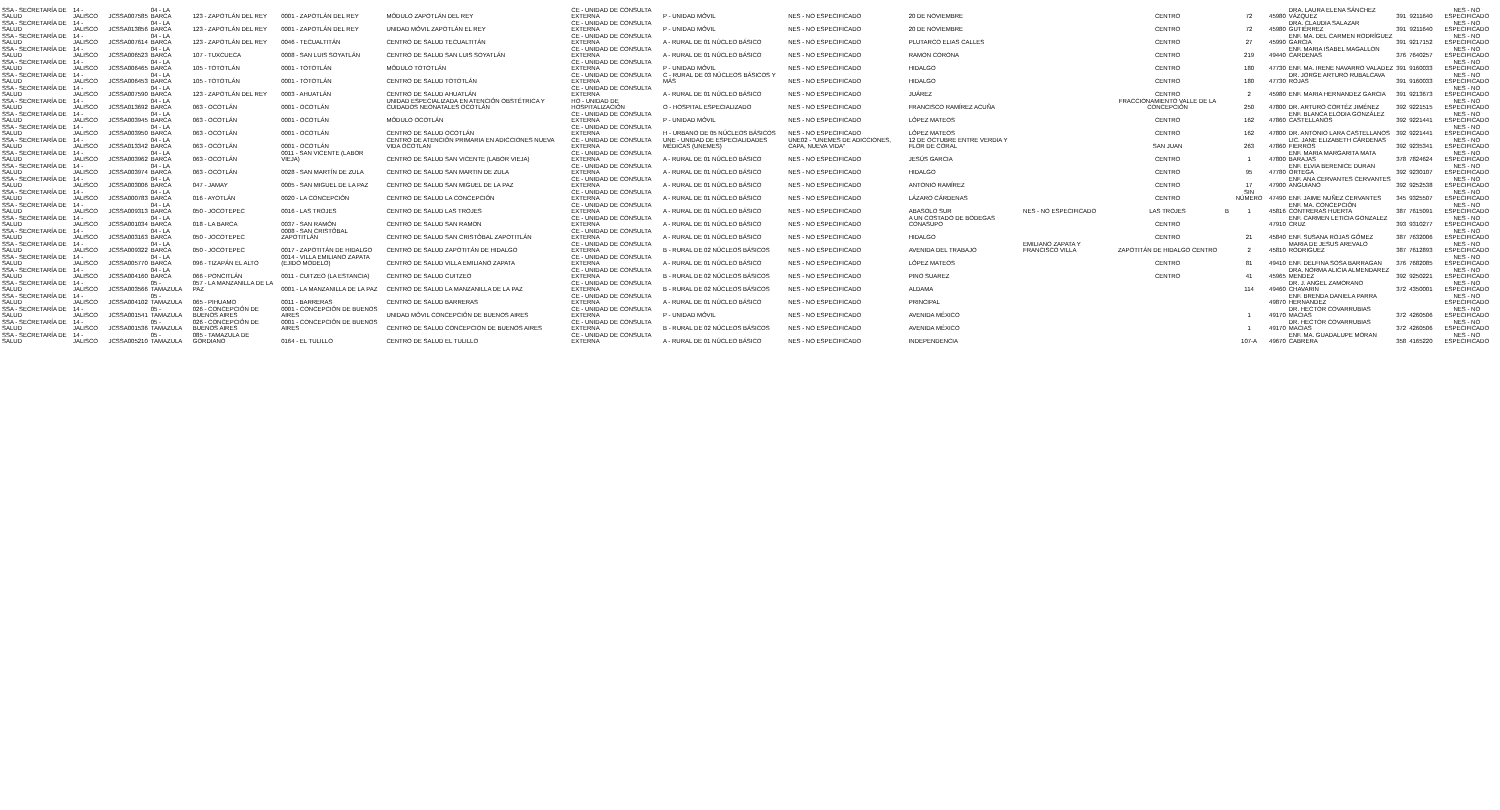| SSA - SECRETARÍA DE SALUD | 14 - JALISCO | JCSSA007585 | 04 - LA BARCA | 123 - ZAPOTLÁN DEL REY | 0001 - ZAPOTLÁN DEL REY | MÓDULO ZAPOTLÁN DEL REY | CE - UNIDAD DE CONSULTA EXTERNA | P - UNIDAD MÓVIL | NES - NO ESPECIFICADO | 20 DE NOVIEMBRE | | CENTRO | | 72 | 45980 | DRA. LAURA ELENA SÁNCHEZ VÁZQUEZ | 391 | 9211640 | NES - NO ESPECIFICADO |
| SSA - SECRETARÍA DE SALUD | 14 - JALISCO | JCSSA013856 | 04 - LA BARCA | 123 - ZAPOTLÁN DEL REY | 0001 - ZAPOTLÁN DEL REY | UNIDAD MÓVIL ZAPOTLÁN EL REY | CE - UNIDAD DE CONSULTA EXTERNA | P - UNIDAD MÓVIL | NES - NO ESPECIFICADO | 20 DE NOVIEMBRE | | CENTRO | | 72 | 45980 | DRA. CLAUDIA SALAZAR GUTIÉRREZ | 391 | 9211640 | NES - NO ESPECIFICADO |
| SSA - SECRETARÍA DE SALUD | 14 - JALISCO | JCSSA007614 | 04 - LA BARCA | 123 - ZAPOTLÁN DEL REY | 0046 - TECUALTITÁN | CENTRO DE SALUD TECUALTITÁN | CE - UNIDAD DE CONSULTA EXTERNA | A - RURAL DE 01 NÚCLEO BÁSICO | NES - NO ESPECIFICADO | PLUTARCO ELIAS CALLES | | CENTRO | | 27 | 45990 | ENF. MA. DEL CARMEN RODRÍGUEZ GARCIA | 391 | 9217152 | NES - NO ESPECIFICADO |
| SSA - SECRETARÍA DE SALUD | 14 - JALISCO | JCSSA006523 | 04 - LA BARCA | 107 - TUXCUECA | 0008 - SAN LUIS SOYATLÁN | CENTRO DE SALUD SAN LUIS SOYATLÁN | CE - UNIDAD DE CONSULTA EXTERNA | A - RURAL DE 01 NÚCLEO BÁSICO | NES - NO ESPECIFICADO | RAMON CORONA | | CENTRO | | 219 | 49440 | ENF. MARIA ISABEL MAGALLON CARDENAS | 376 | 7640257 | NES - NO ESPECIFICADO |
| SSA - SECRETARÍA DE SALUD | 14 - JALISCO | JCSSA006465 | 04 - LA BARCA | 105 - TOTOTLÁN | 0001 - TOTOTLÁN | MÓDULO TOTOTLÁN | CE - UNIDAD DE CONSULTA EXTERNA | P - UNIDAD MÓVIL | NES - NO ESPECIFICADO | HIDALGO | | CENTRO | | 180 | 47730 | ENF. MA. IRENE NAVARRO VALADEZ | 391 | 9160033 | NES - NO ESPECIFICADO |
| SSA - SECRETARÍA DE SALUD | 14 - JALISCO | JCSSA006453 | 04 - LA BARCA | 105 - TOTOTLÁN | 0001 - TOTOTLÁN | CENTRO DE SALUD TOTOTLÁN | CE - UNIDAD DE CONSULTA EXTERNA | C - RURAL DE 03 NÚCLEOS BÁSICOS Y MÁS | NES - NO ESPECIFICADO | HIDALGO | | CENTRO | | 180 | 47730 | DR. JORGE ARTURO RUBALCAVA ROJAS | 391 | 9160033 | NES - NO ESPECIFICADO |
| SSA - SECRETARÍA DE SALUD | 14 - JALISCO | JCSSA007590 | 04 - LA BARCA | 123 - ZAPOTLÁN DEL REY | 0003 - AHUATLÁN | CENTRO DE SALUD AHUATLÁN | CE - UNIDAD DE CONSULTA EXTERNA | A - RURAL DE 01 NÚCLEO BÁSICO | NES - NO ESPECIFICADO | JUÁREZ | | CENTRO | | 2 | 45980 | ENF. MARIA HERNANDEZ GARCIA | 391 | 9213673 | NES - NO ESPECIFICADO |
| SSA - SECRETARÍA DE SALUD | 14 - JALISCO | JCSSA013692 | 04 - LA BARCA | 063 - OCOTLÁN | 0001 - OCOTLÁN | UNIDAD ESPECIALIZADA EN ATENCIÓN OBSTÉTRICA Y CUIDADOS NEONATALES OCOTLÁN | HO - UNIDAD DE HOSPITALIZACIÓN | O - HOSPITAL ESPECIALIZADO | NES - NO ESPECIFICADO | FRANCISCO RAMÍREZ ACUÑA | | FRACCIONAMIENTO VALLE DE LA CONCEPCIÓN | | 250 | 47800 | DR. ARTURO CORTÉZ JIMÉNEZ | 392 | 9221515 | NES - NO ESPECIFICADO |
| SSA - SECRETARÍA DE SALUD | 14 - JALISCO | JCSSA003945 | 04 - LA BARCA | 063 - OCOTLÁN | 0001 - OCOTLÁN | MÓDULO OCOTLÁN | CE - UNIDAD DE CONSULTA EXTERNA | P - UNIDAD MÓVIL | NES - NO ESPECIFICADO | LÓPEZ MATEOS | | CENTRO | | 162 | 47860 | ENF. BLANCA ELODIA GONZÁLEZ CASTELLANOS | 392 | 9221441 | NES - NO ESPECIFICADO |
| SSA - SECRETARÍA DE SALUD | 14 - JALISCO | JCSSA003950 | 04 - LA BARCA | 063 - OCOTLÁN | 0001 - OCOTLÁN | CENTRO DE SALUD OCOTLÁN | CE - UNIDAD DE CONSULTA EXTERNA | H - URBANO DE 05 NÚCLEOS BÁSICOS | NES - NO ESPECIFICADO | LÓPEZ MATEOS | | CENTRO | | 162 | 47800 | DR. ANTONIO LARA CASTELLANOS | 392 | 9221441 | NES - NO ESPECIFICADO |
| SSA - SECRETARÍA DE SALUD | 14 - JALISCO | JCSSA013342 | 04 - LA BARCA | 063 - OCOTLÁN | 0001 - OCOTLÁN | CENTRO DE ATENCIÓN PRIMARIA EN ADICCIONES NUEVA VIDA OCOTLAN | CE - UNIDAD DE CONSULTA EXTERNA | UNE - UNIDAD DE ESPECIALIDADES MÉDICAS (UNEMES) | UNE02 - "UNEMES DE ADICCIONES, CAPA, NUEVA VIDA" | 12 DE OCTUBRE ENTRE VERDIA Y FLOR DE CORAL | | SAN JUAN | | 263 | 47860 | LIC. JANE ELIZABETH CÁRDENAS FIERROS | 392 | 9235341 | NES - NO ESPECIFICADO |
| SSA - SECRETARÍA DE SALUD | 14 - JALISCO | JCSSA003962 | 04 - LA BARCA | 063 - OCOTLÁN | 0011 - SAN VICENTE (LABOR VIEJA) | CENTRO DE SALUD SAN VICENTE (LABOR VIEJA) | CE - UNIDAD DE CONSULTA EXTERNA | A - RURAL DE 01 NÚCLEO BÁSICO | NES - NO ESPECIFICADO | JESÚS GARCIA | | CENTRO | | 1 | 47800 | ENF. MARIA MARGARITA MATA BARAJAS | 378 | 7824624 | NES - NO ESPECIFICADO |
| SSA - SECRETARÍA DE SALUD | 14 - JALISCO | JCSSA003974 | 04 - LA BARCA | 063 - OCOTLÁN | 0028 - SAN MARTÍN DE ZULA | CENTRO DE SALUD SAN MARTIN DE ZULA | CE - UNIDAD DE CONSULTA EXTERNA | A - RURAL DE 01 NÚCLEO BÁSICO | NES - NO ESPECIFICADO | HIDALGO | | CENTRO | | 95 | 47780 | ENF. ELVIA BERENICE DURAN ORTEGA | 392 | 9230107 | NES - NO ESPECIFICADO |
| SSA - SECRETARÍA DE SALUD | 14 - JALISCO | JCSSA003006 | 04 - LA BARCA | 047 - JAMAY | 0005 - SAN MIGUEL DE LA PAZ | CENTRO DE SALUD SAN MIGUEL DE LA PAZ | CE - UNIDAD DE CONSULTA EXTERNA | A - RURAL DE 01 NÚCLEO BÁSICO | NES - NO ESPECIFICADO | ANTONIO RAMÍREZ | | CENTRO | | 17 | 47900 | ENF. ANA CERVANTES CERVANTES ANGUIANO | 392 | 9252538 | NES - NO ESPECIFICADO |
| SSA - SECRETARÍA DE SALUD | 14 - JALISCO | JCSSA000783 | 04 - LA BARCA | 016 - AYOTLÁN | 0020 - LA CONCEPCIÓN | CENTRO DE SALUD LA CONCEPCIÓN | CE - UNIDAD DE CONSULTA EXTERNA | A - RURAL DE 01 NÚCLEO BÁSICO | NES - NO ESPECIFICADO | LÁZARO CÁRDENAS | | CENTRO | | SIN NÚMERO | 47490 | ENF. JAIME NUÑEZ CERVANTES | 345 | 9325507 | NES - NO ESPECIFICADO |
| SSA - SECRETARÍA DE SALUD | 14 - JALISCO | JCSSA009313 | 04 - LA BARCA | 050 - JOCOTEPEC | 0016 - LAS TROJES | CENTRO DE SALUD LAS TROJES | CE - UNIDAD DE CONSULTA EXTERNA | A - RURAL DE 01 NÚCLEO BÁSICO | NES - NO ESPECIFICADO | ABASOLO SUR | NES - NO ESPECIFICADO | LAS TROJES | B | 1 | 45816 | ENF. MA. CONCEPCIÓN CONTRERAS HUERTA | 387 | 7615091 | NES - NO ESPECIFICADO |
| SSA - SECRETARÍA DE SALUD | 14 - JALISCO | JCSSA001034 | 04 - LA BARCA | 018 - LA BARCA | 0037 - SAN RAMÓN | CENTRO DE SALUD SAN RAMON | CE - UNIDAD DE CONSULTA EXTERNA | A - RURAL DE 01 NÚCLEO BÁSICO | NES - NO ESPECIFICADO | A UN COSTADO DE BODEGAS CONASUPO | | CENTRO | | | 47910 | ENF. CARMEN LETICIA GONZALEZ CRUZ | 393 | 9310277 | NES - NO ESPECIFICADO |
| SSA - SECRETARÍA DE SALUD | 14 - JALISCO | JCSSA003163 | 04 - LA BARCA | 050 - JOCOTEPEC | 0008 - SAN CRISTÓBAL ZAPOTITLÁN | CENTRO DE SALUD SAN CRISTÓBAL ZAPOTITLÁN | CE - UNIDAD DE CONSULTA EXTERNA | A - RURAL DE 01 NÚCLEO BÁSICO | NES - NO ESPECIFICADO | HIDALGO | | CENTRO | | 21 | 45840 | ENF. SUSANA ROJAS GÓMEZ | 387 | 7632006 | NES - NO ESPECIFICADO |
| SSA - SECRETARÍA DE SALUD | 14 - JALISCO | JCSSA009322 | 04 - LA BARCA | 050 - JOCOTEPEC | 0017 - ZAPOTITÁN DE HIDALGO | CENTRO DE SALUD ZAPOTITÁN DE HIDALGO | CE - UNIDAD DE CONSULTA EXTERNA | B - RURAL DE 02 NÚCLEOS BÁSICOS | NES - NO ESPECIFICADO | AVENIDA DEL TRABAJO | EMILIANO ZAPATA Y FRANCISCO VILLA | ZAPOTITÁN DE HIDALGO CENTRO | | 2 | 45810 | MARIA DE JESUS AREVALO RODRIGUEZ | 387 | 7612893 | NES - NO ESPECIFICADO |
| SSA - SECRETARÍA DE SALUD | 14 - JALISCO | JCSSA005770 | 04 - LA BARCA | 096 - TIZAPÁN EL ALTO | 0014 - VILLA EMILIANO ZAPATA (EJIDO MODELO) | CENTRO DE SALUD VILLA EMILIANO ZAPATA | CE - UNIDAD DE CONSULTA EXTERNA | A - RURAL DE 01 NÚCLEO BÁSICO | NES - NO ESPECIFICADO | LÓPEZ MATEOS | | CENTRO | | 81 | 49410 | ENF. DELFINA SOSA BARRAGAN | 376 | 7682085 | NES - NO ESPECIFICADO |
| SSA - SECRETARÍA DE SALUD | 14 - JALISCO | JCSSA004160 | 04 - LA BARCA | 066 - PONCITLÁN | 0011 - CUITZEO (LA ESTANCIA) | CENTRO DE SALUD CUITZEO | CE - UNIDAD DE CONSULTA EXTERNA | B - RURAL DE 02 NÚCLEOS BÁSICOS | NES - NO ESPECIFICADO | PINO SUAREZ | | CENTRO | | 41 | 45965 | DRA. NORMA ALICIA ALMENDAREZ MENDEZ | 392 | 9250221 | NES - NO ESPECIFICADO |
| SSA - SECRETARÍA DE SALUD | 14 - JALISCO | JCSSA003566 | 05 - TAMAZULA | 057 - LA MANZANILLA DE LA PAZ | 0001 - LA MANZANILLA DE LA PAZ | CENTRO DE SALUD LA MANZANILLA DE LA PAZ | CE - UNIDAD DE CONSULTA EXTERNA | B - RURAL DE 02 NÚCLEOS BÁSICOS | NES - NO ESPECIFICADO | ALDAMA | | | | 114 | 49460 | DR. J. ANGEL ZAMORANO CHAVARIN | 372 | 4350001 | NES - NO ESPECIFICADO |
| SSA - SECRETARÍA DE SALUD | 14 - JALISCO | JCSSA004102 | 05 - TAMAZULA | 065 - PIHUAMO | 0011 - BARRERAS | CENTRO DE SALUD BARRERAS | CE - UNIDAD DE CONSULTA EXTERNA | A - RURAL DE 01 NÚCLEO BÁSICO | NES - NO ESPECIFICADO | PRINCIPAL | | | | | 49870 | ENF. BRENDA DANIELA PARRA HERNANDEZ | | | NES - NO ESPECIFICADO |
| SSA - SECRETARÍA DE SALUD | 14 - JALISCO | JCSSA001541 | 05 - TAMAZULA | 026 - CONCEPCIÓN DE BUENOS AIRES | 0001 - CONCEPCIÓN DE BUENOS AIRES | UNIDAD MÓVIL CONCEPCIÓN DE BUENOS AIRES | CE - UNIDAD DE CONSULTA EXTERNA | P - UNIDAD MÓVIL | NES - NO ESPECIFICADO | AVENIDA MÉXICO | | | | 1 | 49170 | DR. HECTOR COVARRUBIAS MACIAS | 372 | 4260506 | NES - NO ESPECIFICADO |
| SSA - SECRETARÍA DE SALUD | 14 - JALISCO | JCSSA001536 | 05 - TAMAZULA | 026 - CONCEPCIÓN DE BUENOS AIRES | 0001 - CONCEPCIÓN DE BUENOS AIRES | CENTRO DE SALUD CONCEPCION DE BUENOS AIRES | CE - UNIDAD DE CONSULTA EXTERNA | B - RURAL DE 02 NÚCLEOS BÁSICOS | NES - NO ESPECIFICADO | AVENIDA MÉXICO | | | | 1 | 49170 | DR. HECTOR COVARRUBIAS MACIAS | 372 | 4260506 | NES - NO ESPECIFICADO |
| SSA - SECRETARÍA DE SALUD | 14 - JALISCO | JCSSA005210 | 05 - TAMAZULA | 085 - TAMAZULA DE GORDIANO | 0164 - EL TULILLO | CENTRO DE SALUD EL TULILLO | CE - UNIDAD DE CONSULTA EXTERNA | A - RURAL DE 01 NÚCLEO BÁSICO | NES - NO ESPECIFICADO | INDEPENDENCIA | | | | 107-A | 49670 | ENF. MA. GUADALUPE MORAN CABRERA | 358 | 4165220 | NES - NO ESPECIFICADO |